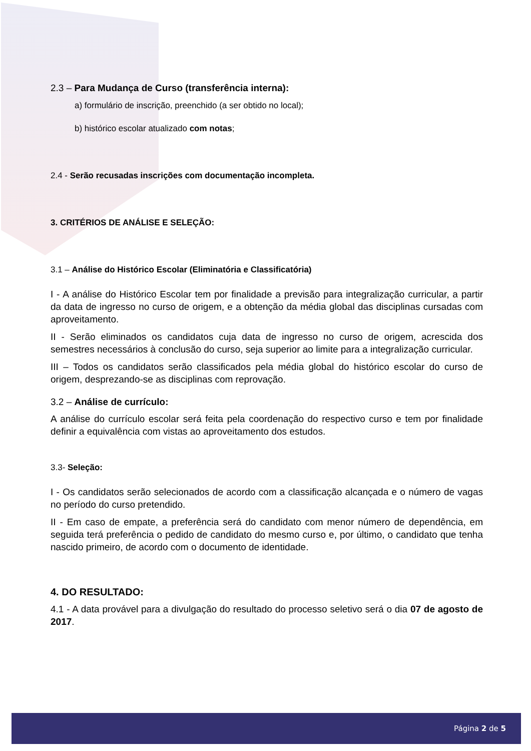2.3 – Para Mudança de Curso (transferência interna):
a) formulário de inscrição, preenchido (a ser obtido no local);
b) histórico escolar atualizado com notas;
2.4 - Serão recusadas inscrições com documentação incompleta.
3. CRITÉRIOS DE ANÁLISE E SELEÇÃO:
3.1 – Análise do Histórico Escolar (Eliminatória e Classificatória)
I - A análise do Histórico Escolar tem por finalidade a previsão para integralização curricular, a partir da data de ingresso no curso de origem, e a obtenção da média global das disciplinas cursadas com aproveitamento.
II - Serão eliminados os candidatos cuja data de ingresso no curso de origem, acrescida dos semestres necessários à conclusão do curso, seja superior ao limite para a integralização curricular.
III – Todos os candidatos serão classificados pela média global do histórico escolar do curso de origem, desprezando-se as disciplinas com reprovação.
3.2 – Análise de currículo:
A análise do currículo escolar será feita pela coordenação do respectivo curso e tem por finalidade definir a equivalência com vistas ao aproveitamento dos estudos.
3.3- Seleção:
I - Os candidatos serão selecionados de acordo com a classificação alcançada e o número de vagas no período do curso pretendido.
II - Em caso de empate, a preferência será do candidato com menor número de dependência, em seguida terá preferência o pedido de candidato do mesmo curso e, por último, o candidato que tenha nascido primeiro, de acordo com o documento de identidade.
4. DO RESULTADO:
4.1 - A data provável para a divulgação do resultado do processo seletivo será o dia 07 de agosto de 2017.
Página 2 de 5